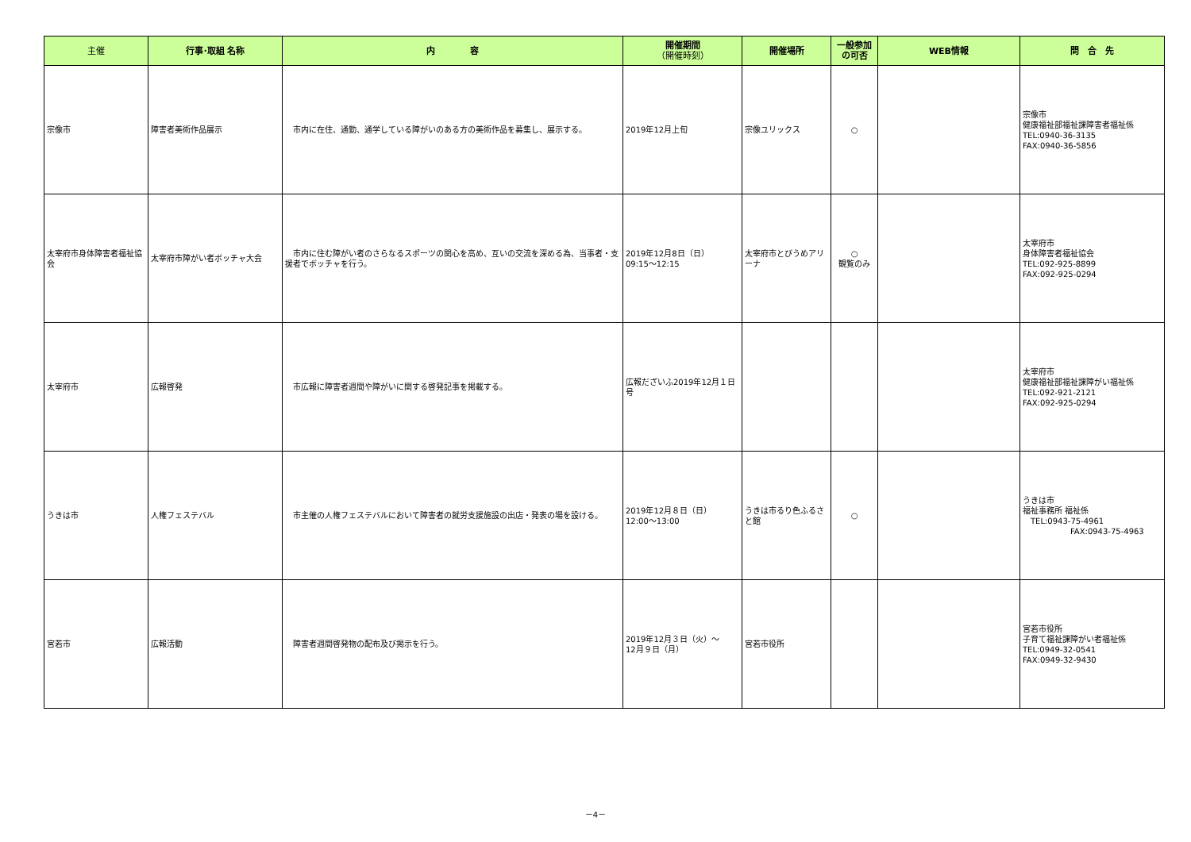| 主催 | 行事･取組 名称 | 内 容 | 開催期間 （開催時刻） | 開催場所 | 一般参加の可否 | WEB情報 | 問 合 先 |
| --- | --- | --- | --- | --- | --- | --- | --- |
| 宗像市 | 障害者美術作品展示 | 市内に在住、通勤、通学している障がいのある方の美術作品を募集し、展示する。 | 2019年12月上旬 | 宗像ユリックス | ○ | | 宗像市 健康福祉部福祉課障害者福祉係 TEL:0940-36-3135 FAX:0940-36-5856 |
| 太宰府市身体障害者福祉協会 | 太宰府市障がい者ボッチャ大会 | 市内に住む障がい者のさらなるスポーツの関心を高め、互いの交流を深める為、当事者・支援者でボッチャを行う。 | 2019年12月8日（日） 09:15～12:15 | 太宰府市とびうめアリーナ | ○ 観覧のみ | | 太宰府市 身体障害者福祉協会 TEL:092-925-8899 FAX:092-925-0294 |
| 太宰府市 | 広報啓発 | 市広報に障害者週間や障がいに関する啓発記事を掲載する。 | 広報だざいふ2019年12月１日号 | | | | 太宰府市 健康福祉部福祉課障がい福祉係 TEL:092-921-2121 FAX:092-925-0294 |
| うきは市 | 人権フェステバル | 市主催の人権フェステバルにおいて障害者の就労支援施設の出店・発表の場を設ける。 | 2019年12月８日（日） 12:00～13:00 | うきは市るり色ふるさと館 | ○ | | うきは市 福祉事務所 福祉係 TEL:0943-75-4961 FAX:0943-75-4963 |
| 宮若市 | 広報活動 | 障害者週間啓発物の配布及び掲示を行う。 | 2019年12月３日（火）～ 12月９日（月） | 宮若市役所 | | | 宮若市役所 子育て福祉課障がい者福祉係 TEL:0949-32-0541 FAX:0949-32-9430 |
－4－